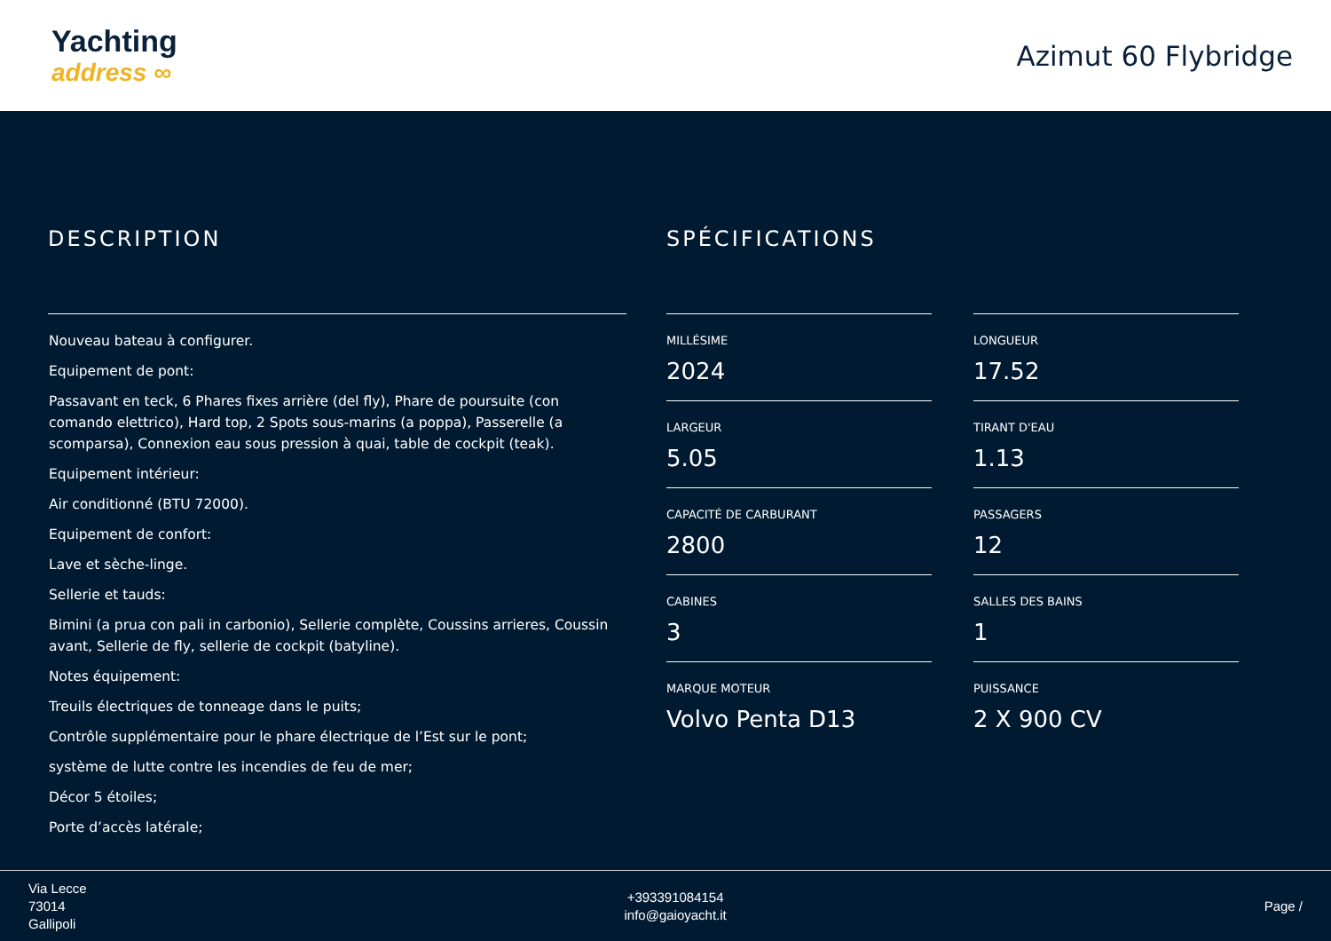Yachting
address ∞
Azimut 60 Flybridge
DESCRIPTION
Nouveau bateau à configurer.
Equipement de pont:
Passavant en teck, 6 Phares fixes arrière (del fly), Phare de poursuite (con comando elettrico), Hard top, 2 Spots sous-marins (a poppa), Passerelle (a scomparsa), Connexion eau sous pression à quai, table de cockpit (teak).
Equipement intérieur:
Air conditionné (BTU 72000).
Equipement de confort:
Lave et sèche-linge.
Sellerie et tauds:
Bimini (a prua con pali in carbonio), Sellerie complète, Coussins arrieres, Coussin avant, Sellerie de fly, sellerie de cockpit (batyline).
Notes équipement:
Treuils électriques de tonneage dans le puits;
Contrôle supplémentaire pour le phare électrique de l’Est sur le pont;
système de lutte contre les incendies de feu de mer;
Décor 5 étoiles;
Porte d’accès latérale;
SPÉCIFICATIONS
MILLÉSIME
2024
LONGUEUR
17.52
LARGEUR
5.05
TIRANT D'EAU
1.13
CAPACITÉ DE CARBURANT
2800
PASSAGERS
12
CABINES
3
SALLES DES BAINS
1
MARQUE MOTEUR
Volvo Penta D13
PUISSANCE
2 X 900 CV
Via Lecce
73014
Gallipoli
+393391084154
info@gaioyacht.it
Page /